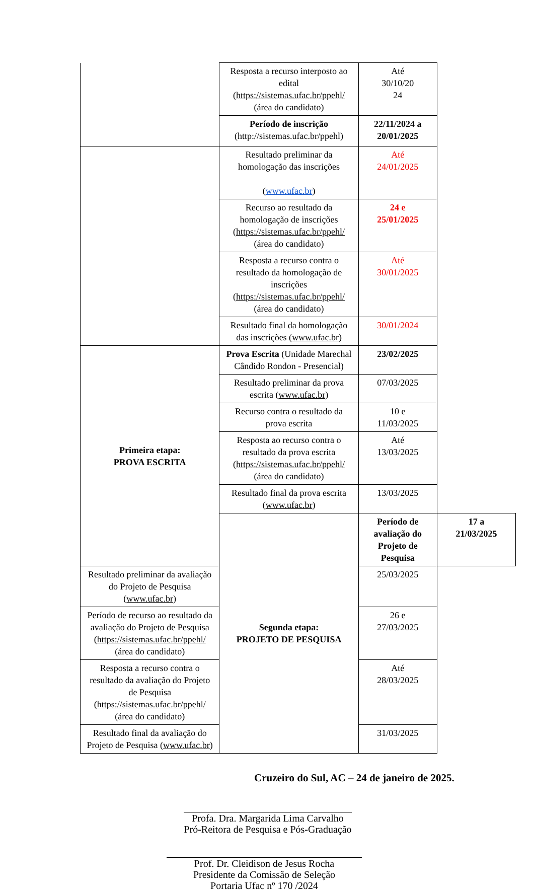| | Resposta a recurso interposto ao edital ( https://sistemas.ufac.br/ppehl/ (área do candidato) | Até 30/10/20 24 | |
| | Período de inscrição (http://sistemas.ufac.br/ppehl) | 22/11/2024 a 20/01/2025 | |
| | Resultado preliminar da homologação das inscrições ( www.ufac.br ) | Até 24/01/2025 | |
| | Recurso ao resultado da homologação de inscrições ( https://sistemas.ufac.br/ppehl/ (área do candidato) | 24 e 25/01/2025 | |
| | Resposta a recurso contra o resultado da homologação de inscrições ( https://sistemas.ufac.br/ppehl/ (área do candidato) | Até 30/01/2025 | |
| | Resultado final da homologação das inscrições ( www.ufac.br ) | 30/01/2024 | |
| Primeira etapa: PROVA ESCRITA | Prova Escrita (Unidade Marechal Cândido Rondon - Presencial) | 23/02/2025 | |
| | Resultado preliminar da prova escrita ( www.ufac.br ) | 07/03/2025 | |
| | Recurso contra o resultado da prova escrita | 10 e 11/03/2025 | |
| | Resposta ao recurso contra o resultado da prova escrita ( https://sistemas.ufac.br/ppehl/ (área do candidato) | Até 13/03/2025 | |
| | Resultado final da prova escrita ( www.ufac.br ) | 13/03/2025 | |
| | Segunda etapa: PROJETO DE PESQUISA | Período de avaliação do Projeto de Pesquisa | 17 a 21/03/2025 |
| Resultado preliminar da avaliação do Projeto de Pesquisa ( www.ufac.br ) | | 25/03/2025 | |
| Período de recurso ao resultado da avaliação do Projeto de Pesquisa ( https://sistemas.ufac.br/ppehl/ (área do candidato) | | 26 e 27/03/2025 | |
| Resposta a recurso contra o resultado da avaliação do Projeto de Pesquisa ( https://sistemas.ufac.br/ppehl/ (área do candidato) | | Até 28/03/2025 | |
| Resultado final da avaliação do Projeto de Pesquisa ( www.ufac.br ) | | 31/03/2025 | |
Cruzeiro do Sul, AC – 24 de janeiro de 2025.
Profa. Dra. Margarida Lima Carvalho
Pró-Reitora de Pesquisa e Pós-Graduação
Prof. Dr. Cleidison de Jesus Rocha
Presidente da Comissão de Seleção
Portaria Ufac nº 170 /2024